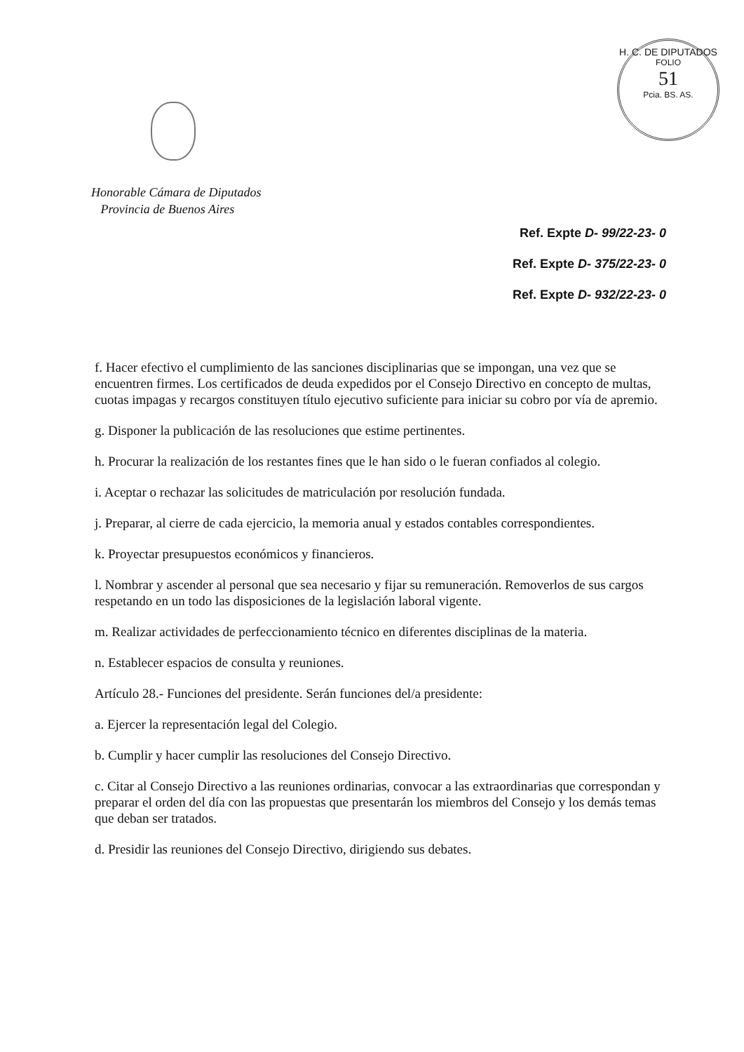H. C. DE DIPUTADOS
FOLIO
51
Pcia. BS. AS.
Honorable Cámara de Diputados
Provincia de Buenos Aires
Ref. Expte D- 99/22-23- 0
Ref. Expte D- 375/22-23- 0
Ref. Expte D- 932/22-23- 0
f. Hacer efectivo el cumplimiento de las sanciones disciplinarias que se impongan, una vez que se encuentren firmes. Los certificados de deuda expedidos por el Consejo Directivo en concepto de multas, cuotas impagas y recargos constituyen título ejecutivo suficiente para iniciar su cobro por vía de apremio.
g. Disponer la publicación de las resoluciones que estime pertinentes.
h. Procurar la realización de los restantes fines que le han sido o le fueran confiados al colegio.
i. Aceptar o rechazar las solicitudes de matriculación por resolución fundada.
j. Preparar, al cierre de cada ejercicio, la memoria anual y estados contables correspondientes.
k. Proyectar presupuestos económicos y financieros.
l. Nombrar y ascender al personal que sea necesario y fijar su remuneración. Removerlos de sus cargos respetando en un todo las disposiciones de la legislación laboral vigente.
m. Realizar actividades de perfeccionamiento técnico en diferentes disciplinas de la materia.
n. Establecer espacios de consulta y reuniones.
Artículo 28.- Funciones del presidente. Serán funciones del/a presidente:
a. Ejercer la representación legal del Colegio.
b. Cumplir y hacer cumplir las resoluciones del Consejo Directivo.
c. Citar al Consejo Directivo a las reuniones ordinarias, convocar a las extraordinarias que correspondan y preparar el orden del día con las propuestas que presentarán los miembros del Consejo y los demás temas que deban ser tratados.
d. Presidir las reuniones del Consejo Directivo, dirigiendo sus debates.